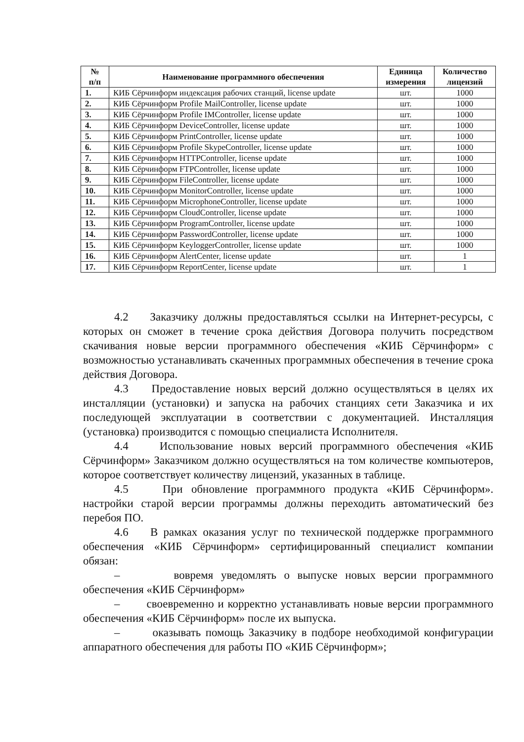| № п/п | Наименование программного обеспечения | Единица измерения | Количество лицензий |
| --- | --- | --- | --- |
| 1. | КИБ Сёрчинформ индексация рабочих станций, license update | шт. | 1000 |
| 2. | КИБ Сёрчинформ Profile MailController, license update | шт. | 1000 |
| 3. | КИБ Сёрчинформ Profile IMController, license update | шт. | 1000 |
| 4. | КИБ Сёрчинформ DeviceController, license update | шт. | 1000 |
| 5. | КИБ Сёрчинформ PrintController, license update | шт. | 1000 |
| 6. | КИБ Сёрчинформ Profile SkypeController, license update | шт. | 1000 |
| 7. | КИБ Сёрчинформ HTTPController, license update | шт. | 1000 |
| 8. | КИБ Сёрчинформ FTPController, license update | шт. | 1000 |
| 9. | КИБ Сёрчинформ FileController, license update | шт. | 1000 |
| 10. | КИБ Сёрчинформ MonitorController, license update | шт. | 1000 |
| 11. | КИБ Сёрчинформ MicrophoneController, license update | шт. | 1000 |
| 12. | КИБ Сёрчинформ CloudController, license update | шт. | 1000 |
| 13. | КИБ Сёрчинформ ProgramController, license update | шт. | 1000 |
| 14. | КИБ Сёрчинформ PasswordController, license update | шт. | 1000 |
| 15. | КИБ Сёрчинформ KeyloggerController, license update | шт. | 1000 |
| 16. | КИБ Сёрчинформ AlertCenter, license update | шт. | 1 |
| 17. | КИБ Сёрчинформ ReportCenter, license update | шт. | 1 |
4.2 Заказчику должны предоставляться ссылки на Интернет-ресурсы, с которых он сможет в течение срока действия Договора получить посредством скачивания новые версии программного обеспечения «КИБ Сёрчинформ» с возможностью устанавливать скаченных программных обеспечения в течение срока действия Договора.
4.3 Предоставление новых версий должно осуществляться в целях их инсталляции (установки) и запуска на рабочих станциях сети Заказчика и их последующей эксплуатации в соответствии с документацией. Инсталляция (установка) производится с помощью специалиста Исполнителя.
4.4 Использование новых версий программного обеспечения «КИБ Сёрчинформ» Заказчиком должно осуществляться на том количестве компьютеров, которое соответствует количеству лицензий, указанных в таблице.
4.5 При обновление программного продукта «КИБ Сёрчинформ». настройки старой версии программы должны переходить автоматический без перебоя ПО.
4.6 В рамках оказания услуг по технической поддержке программного обеспечения «КИБ Сёрчинформ» сертифицированный специалист компании обязан:
– вовремя уведомлять о выпуске новых версии программного обеспечения «КИБ Сёрчинформ»
– своевременно и корректно устанавливать новые версии программного обеспечения «КИБ Сёрчинформ» после их выпуска.
– оказывать помощь Заказчику в подборе необходимой конфигурации аппаратного обеспечения для работы ПО «КИБ Сёрчинформ»;